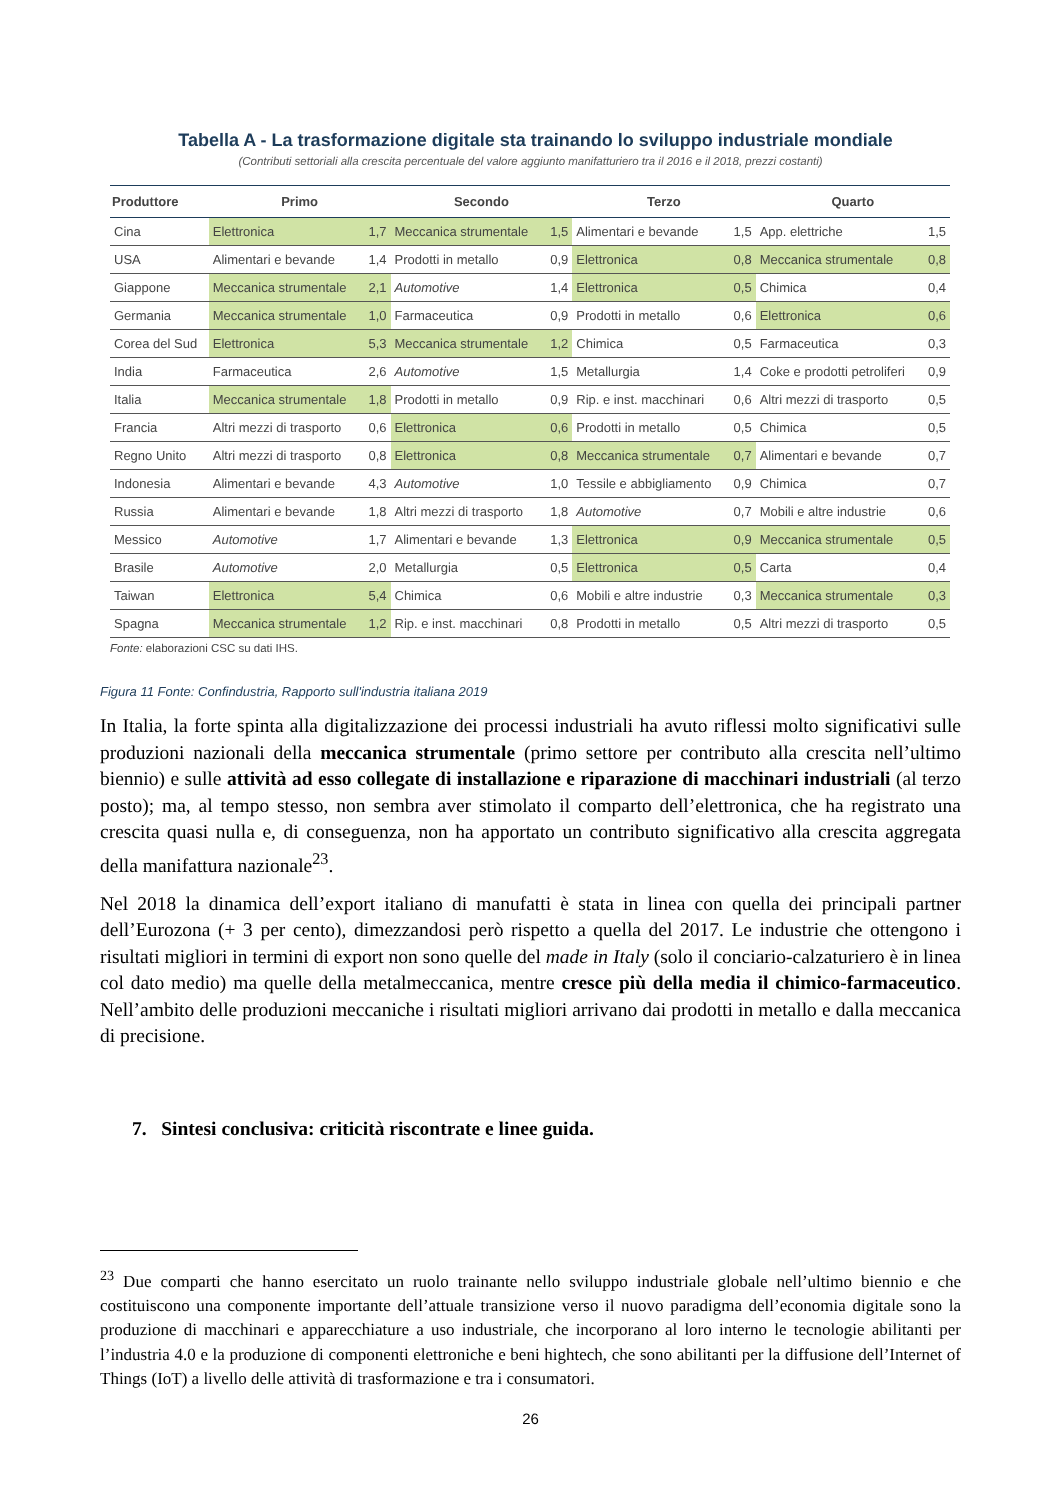Tabella A - La trasformazione digitale sta trainando lo sviluppo industriale mondiale
(Contributi settoriali alla crescita percentuale del valore aggiunto manifatturiero tra il 2016 e il 2018, prezzi costanti)
| Produttore | Primo | | Secondo | | Terzo | | Quarto | |
| --- | --- | --- | --- | --- | --- | --- | --- | --- |
| Cina | Elettronica | 1,7 | Meccanica strumentale | 1,5 | Alimentari e bevande | 1,5 | App. elettriche | 1,5 |
| USA | Alimentari e bevande | 1,4 | Prodotti in metallo | 0,9 | Elettronica | 0,8 | Meccanica strumentale | 0,8 |
| Giappone | Meccanica strumentale | 2,1 | Automotive | 1,4 | Elettronica | 0,5 | Chimica | 0,4 |
| Germania | Meccanica strumentale | 1,0 | Farmaceutica | 0,9 | Prodotti in metallo | 0,6 | Elettronica | 0,6 |
| Corea del Sud | Elettronica | 5,3 | Meccanica strumentale | 1,2 | Chimica | 0,5 | Farmaceutica | 0,3 |
| India | Farmaceutica | 2,6 | Automotive | 1,5 | Metallurgia | 1,4 | Coke e prodotti petroliferi | 0,9 |
| Italia | Meccanica strumentale | 1,8 | Prodotti in metallo | 0,9 | Rip. e inst. macchinari | 0,6 | Altri mezzi di trasporto | 0,5 |
| Francia | Altri mezzi di trasporto | 0,6 | Elettronica | 0,6 | Prodotti in metallo | 0,5 | Chimica | 0,5 |
| Regno Unito | Altri mezzi di trasporto | 0,8 | Elettronica | 0,8 | Meccanica strumentale | 0,7 | Alimentari e bevande | 0,7 |
| Indonesia | Alimentari e bevande | 4,3 | Automotive | 1,0 | Tessile e abbigliamento | 0,9 | Chimica | 0,7 |
| Russia | Alimentari e bevande | 1,8 | Altri mezzi di trasporto | 1,8 | Automotive | 0,7 | Mobili e altre industrie | 0,6 |
| Messico | Automotive | 1,7 | Alimentari e bevande | 1,3 | Elettronica | 0,9 | Meccanica strumentale | 0,5 |
| Brasile | Automotive | 2,0 | Metallurgia | 0,5 | Elettronica | 0,5 | Carta | 0,4 |
| Taiwan | Elettronica | 5,4 | Chimica | 0,6 | Mobili e altre industrie | 0,3 | Meccanica strumentale | 0,3 |
| Spagna | Meccanica strumentale | 1,2 | Rip. e inst. macchinari | 0,8 | Prodotti in metallo | 0,5 | Altri mezzi di trasporto | 0,5 |
Fonte: elaborazioni CSC su dati IHS.
Figura 11 Fonte: Confindustria, Rapporto sull'industria italiana 2019
In Italia, la forte spinta alla digitalizzazione dei processi industriali ha avuto riflessi molto significativi sulle produzioni nazionali della meccanica strumentale (primo settore per contributo alla crescita nell’ultimo biennio) e sulle attività ad esso collegate di installazione e riparazione di macchinari industriali (al terzo posto); ma, al tempo stesso, non sembra aver stimolato il comparto dell’elettronica, che ha registrato una crescita quasi nulla e, di conseguenza, non ha apportato un contributo significativo alla crescita aggregata della manifattura nazionale<sup>23</sup>.
Nel 2018 la dinamica dell’export italiano di manufatti è stata in linea con quella dei principali partner dell’Eurozona (+ 3 per cento), dimezzandosi però rispetto a quella del 2017. Le industrie che ottengono i risultati migliori in termini di export non sono quelle del made in Italy (solo il conciario-calzaturiero è in linea col dato medio) ma quelle della metalmeccanica, mentre cresce più della media il chimico-farmaceutico. Nell’ambito delle produzioni meccaniche i risultati migliori arrivano dai prodotti in metallo e dalla meccanica di precisione.
7. Sintesi conclusiva: criticità riscontrate e linee guida.
<sup>23</sup> Due comparti che hanno esercitato un ruolo trainante nello sviluppo industriale globale nell’ultimo biennio e che costituiscono una componente importante dell’attuale transizione verso il nuovo paradigma dell’economia digitale sono la produzione di macchinari e apparecchiature a uso industriale, che incorporano al loro interno le tecnologie abilitanti per l’industria 4.0 e la produzione di componenti elettroniche e beni hightech, che sono abilitanti per la diffusione dell’Internet of Things (IoT) a livello delle attività di trasformazione e tra i consumatori.
26